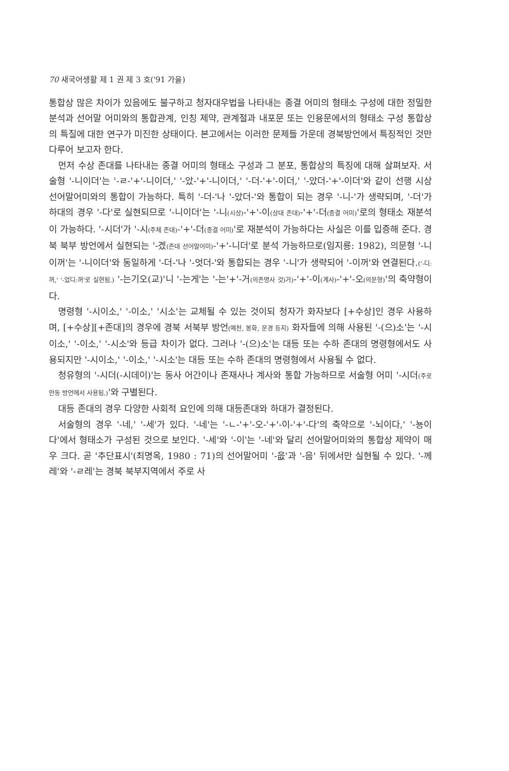70 새국어생활 제 1 권 제 3 호('91 가을)
통합상 많은 차이가 있음에도 불구하고 청자대우법을 나타내는 종결 어미의 형태소 구성에 대한 정밀한 분석과 선어말 어미와의 통합관계, 인칭 제약, 관계절과 내포문 또는 인용문에서의 형태소 구성 통합상의 특질에 대한 연구가 미진한 상태이다. 본고에서는 이러한 문제들 가운데 경북방언에서 특징적인 것만 다루어 보고자 한다.
먼저 수상 존대를 나타내는 종결 어미의 형태소 구성과 그 분포, 통합상의 특징에 대해 살펴보자. 서술형 '-니이더'는 '-ㄹ-'+'-니이더,' '-았-'+'-니이더,' '-더-'+'-이더,' '-았더-'+'-이더'와 같이 선행 시상 선어말어미와의 통합이 가능하다. 특히 '-더-'나 '-았더-'와 통합이 되는 경우 '-니-'가 생략되며, '-더'가 하대의 경우 '-다'로 실현되므로 '-니이더'는 '-니(시상)-'+'-이(상대 존대)-'+'-더(종결 어미)'로의 형태소 재분석이 가능하다. '-시더'가 '-시(주체 존대)-'+'-더(종결 어미)'로 재분석이 가능하다는 사실은 이를 입증해 준다. 경북 북부 방언에서 실현되는 '-겠(존대 선어말어미)-'+'-니더'로 분석 가능하므로(임지룡: 1982), 의문형 '-니이꺼'는 '-니이더'와 동일하게 '-더-'나 '-엇더-'와 통합되는 경우 '-니'가 생략되어 '-이꺼'와 연결된다.('-디ː꺼,' '-었디ː꺼'로 실현됨.) '-는기오(교)'니 '-는게'는 '-는'+'-거(의존명사 것)거)-'+'-이(계사)-'+'-오(의문형)'의 축약형이다.
명령형 '-시이소,' '-이소,' '시소'는 교체될 수 있는 것이되 청자가 화자보다 [+수상]인 경우 사용하며, [+수상][+존대]의 경우에 경북 서북부 방언(예천, 봉화, 문경 등지) 화자들에 의해 사용된 '-(으)소'는 '-시이소,' '-이소,' '-시소'와 등급 차이가 없다. 그러나 '-(으)소'는 대등 또는 수하 존대의 명령형에서도 사용되지만 '-시이소,' '-이소,' '-시소'는 대등 또는 수하 존대의 명령형에서 사용될 수 없다.
청유형의 '-시더(-시데이)'는 동사 어간이나 존재사나 계사와 통합 가능하므로 서술형 어미 '-시더(주로 안동 방언에서 사용됨.)'와 구별된다.
대등 존대의 경우 다양한 사회적 요인에 의해 대등존대와 하대가 결정된다.
서술형의 경우 '-네,' '-세'가 있다. '-네'는 '-ㄴ-'+'-오-'+'-이-'+'-다'의 축약으로 '-뇌이다,' '-뇽이다'에서 형태소가 구성된 것으로 보인다. '-세'와 '-이'는 '-네'와 달리 선어말어미와의 통합상 제약이 매우 크다. 곧 '추단표시'(최명옥, 1980 : 71)의 선어말어미 '-읎'과 '-음' 뒤에서만 실현될 수 있다. '-께레'와 '-ㄹ레'는 경북 북부지역에서 주로 사